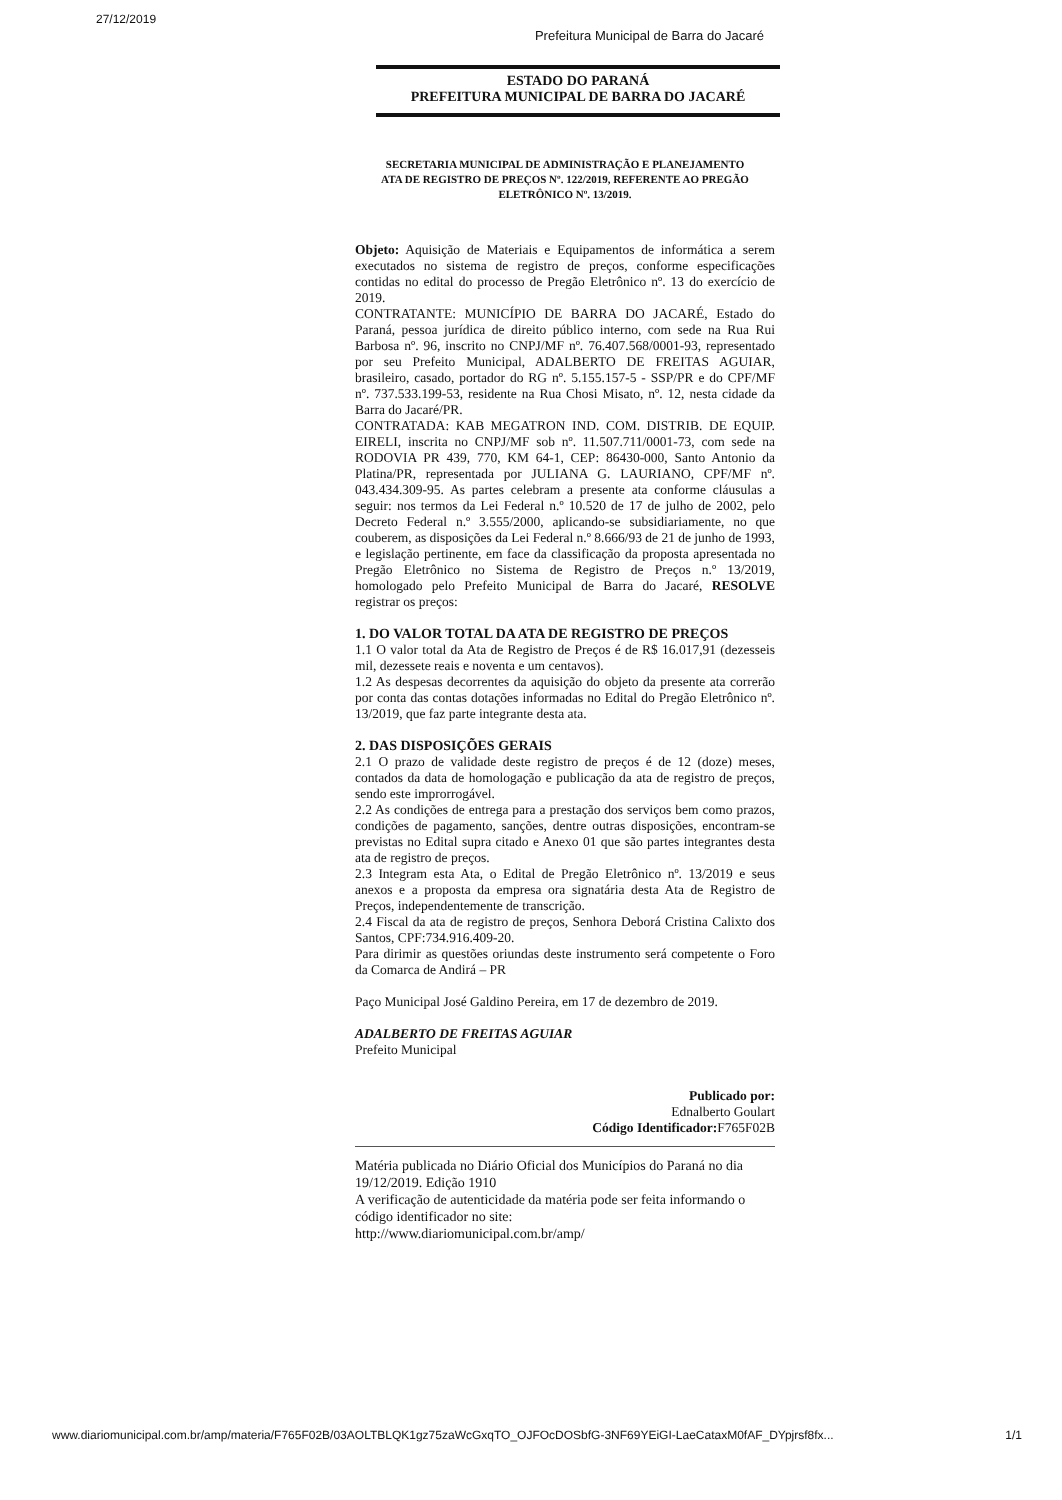27/12/2019
Prefeitura Municipal de Barra do Jacaré
ESTADO DO PARANÁ
PREFEITURA MUNICIPAL DE BARRA DO JACARÉ
SECRETARIA MUNICIPAL DE ADMINISTRAÇÃO E PLANEJAMENTO
ATA DE REGISTRO DE PREÇOS Nº. 122/2019, REFERENTE AO PREGÃO ELETRÔNICO Nº. 13/2019.
Objeto: Aquisição de Materiais e Equipamentos de informática a serem executados no sistema de registro de preços, conforme especificações contidas no edital do processo de Pregão Eletrônico nº. 13 do exercício de 2019.
CONTRATANTE: MUNICÍPIO DE BARRA DO JACARÉ, Estado do Paraná, pessoa jurídica de direito público interno, com sede na Rua Rui Barbosa nº. 96, inscrito no CNPJ/MF nº. 76.407.568/0001-93, representado por seu Prefeito Municipal, ADALBERTO DE FREITAS AGUIAR, brasileiro, casado, portador do RG nº. 5.155.157-5 - SSP/PR e do CPF/MF nº. 737.533.199-53, residente na Rua Chosi Misato, nº. 12, nesta cidade da Barra do Jacaré/PR.
CONTRATADA: KAB MEGATRON IND. COM. DISTRIB. DE EQUIP. EIRELI, inscrita no CNPJ/MF sob nº. 11.507.711/0001-73, com sede na RODOVIA PR 439, 770, KM 64-1, CEP: 86430-000, Santo Antonio da Platina/PR, representada por JULIANA G. LAURIANO, CPF/MF nº. 043.434.309-95. As partes celebram a presente ata conforme cláusulas a seguir: nos termos da Lei Federal n.º 10.520 de 17 de julho de 2002, pelo Decreto Federal n.º 3.555/2000, aplicando-se subsidiariamente, no que couberem, as disposições da Lei Federal n.º 8.666/93 de 21 de junho de 1993, e legislação pertinente, em face da classificação da proposta apresentada no Pregão Eletrônico no Sistema de Registro de Preços n.º 13/2019, homologado pelo Prefeito Municipal de Barra do Jacaré, RESOLVE registrar os preços:
1. DO VALOR TOTAL DA ATA DE REGISTRO DE PREÇOS
1.1 O valor total da Ata de Registro de Preços é de R$ 16.017,91 (dezesseis mil, dezessete reais e noventa e um centavos).
1.2 As despesas decorrentes da aquisição do objeto da presente ata correrão por conta das contas dotações informadas no Edital do Pregão Eletrônico nº. 13/2019, que faz parte integrante desta ata.
2. DAS DISPOSIÇÕES GERAIS
2.1 O prazo de validade deste registro de preços é de 12 (doze) meses, contados da data de homologação e publicação da ata de registro de preços, sendo este improrrogável.
2.2 As condições de entrega para a prestação dos serviços bem como prazos, condições de pagamento, sanções, dentre outras disposições, encontram-se previstas no Edital supra citado e Anexo 01 que são partes integrantes desta ata de registro de preços.
2.3 Integram esta Ata, o Edital de Pregão Eletrônico nº. 13/2019 e seus anexos e a proposta da empresa ora signatária desta Ata de Registro de Preços, independentemente de transcrição.
2.4 Fiscal da ata de registro de preços, Senhora Deborá Cristina Calixto dos Santos, CPF:734.916.409-20.
Para dirimir as questões oriundas deste instrumento será competente o Foro da Comarca de Andirá – PR
Paço Municipal José Galdino Pereira, em 17 de dezembro de 2019.
ADALBERTO DE FREITAS AGUIAR
Prefeito Municipal
Publicado por:
Ednalberto Goulart
Código Identificador: F765F02B
Matéria publicada no Diário Oficial dos Municípios do Paraná no dia 19/12/2019. Edição 1910
A verificação de autenticidade da matéria pode ser feita informando o código identificador no site:
http://www.diariomunicipal.com.br/amp/
www.diariomunicipal.com.br/amp/materia/F765F02B/03AOLTBLQK1gz75zaWcGxqTO_OJFOcDOSbfG-3NF69YEiGI-LaeCataxM0fAF_DYpjrsf8fx... 1/1